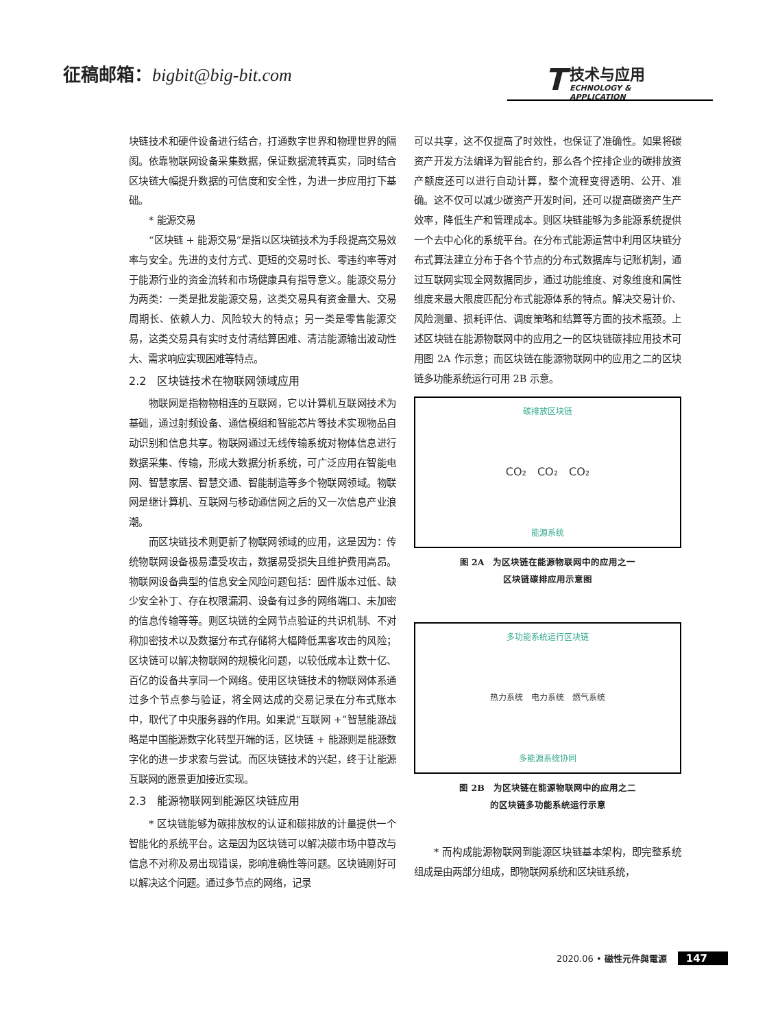征稿邮箱：bigbit@big-bit.com
T
技术与应用
ECHNOLOGY & APPLICATION
块链技术和硬件设备进行结合，打通数字世界和物理世界的隔阂。依靠物联网设备采集数据，保证数据流转真实，同时结合区块链大幅提升数据的可信度和安全性，为进一步应用打下基础。
* 能源交易
“区块链 + 能源交易”是指以区块链技术为手段提高交易效率与安全。先进的支付方式、更短的交易时长、零违约率等对于能源行业的资金流转和市场健康具有指导意义。能源交易分为两类：一类是批发能源交易，这类交易具有资金量大、交易周期长、依赖人力、风险较大的特点；另一类是零售能源交易，这类交易具有实时支付清结算困难、清洁能源输出波动性大、需求响应实现困难等特点。
2.2　区块链技术在物联网领域应用
物联网是指物物相连的互联网，它以计算机互联网技术为基础，通过射频设备、通信模组和智能芯片等技术实现物品自动识别和信息共享。物联网通过无线传输系统对物体信息进行数据采集、传输，形成大数据分析系统，可广泛应用在智能电网、智慧家居、智慧交通、智能制造等多个物联网领域。物联网是继计算机、互联网与移动通信网之后的又一次信息产业浪潮。
而区块链技术则更新了物联网领域的应用，这是因为：传统物联网设备极易遭受攻击，数据易受损失且维护费用高昂。物联网设备典型的信息安全风险问题包括：固件版本过低、缺少安全补丁、存在权限漏洞、设备有过多的网络端口、未加密的信息传输等等。则区块链的全网节点验证的共识机制、不对称加密技术以及数据分布式存储将大幅降低黑客攻击的风险；区块链可以解决物联网的规模化问题，以较低成本让数十亿、百亿的设备共享同一个网络。使用区块链技术的物联网体系通过多个节点参与验证，将全网达成的交易记录在分布式账本中，取代了中央服务器的作用。如果说“互联网 +”智慧能源战略是中国能源数字化转型开端的话，区块链 + 能源则是能源数字化的进一步求索与尝试。而区块链技术的兴起，终于让能源互联网的愿景更加接近实现。
2.3　能源物联网到能源区块链应用
* 区块链能够为碳排放权的认证和碳排放的计量提供一个智能化的系统平台。这是因为区块链可以解决碳市场中篡改与信息不对称及易出现错误，影响准确性等问题。区块链刚好可以解决这个问题。通过多节点的网络，记录
可以共享，这不仅提高了时效性，也保证了准确性。如果将碳资产开发方法编译为智能合约，那么各个控排企业的碳排放资产额度还可以进行自动计算，整个流程变得透明、公开、准确。这不仅可以减少碳资产开发时间，还可以提高碳资产生产效率，降低生产和管理成本。则区块链能够为多能源系统提供一个去中心化的系统平台。在分布式能源运营中利用区块链分布式算法建立分布于各个节点的分布式数据库与记账机制，通过互联网实现全网数据同步，通过功能维度、对象维度和属性维度来最大限度匹配分布式能源体系的特点。解决交易计价、风险测量、损耗评估、调度策略和结算等方面的技术瓶颈。上述区块链在能源物联网中的应用之一的区块链碳排应用技术可用图 2A 作示意；而区块链在能源物联网中的应用之二的区块链多功能系统运行可用 2B 示意。
碳排放区块链
CO₂　CO₂　CO₂
能源系统
图 2A　为区块链在能源物联网中的应用之一
区块链碳排应用示意图
多功能系统运行区块链
热力系统　电力系统　燃气系统
多能源系统协同
图 2B　为区块链在能源物联网中的应用之二
的区块链多功能系统运行示意
* 而构成能源物联网到能源区块链基本架构，即完整系统组成是由两部分组成，即物联网系统和区块链系统，
2020.06 • 磁性元件與電源 147